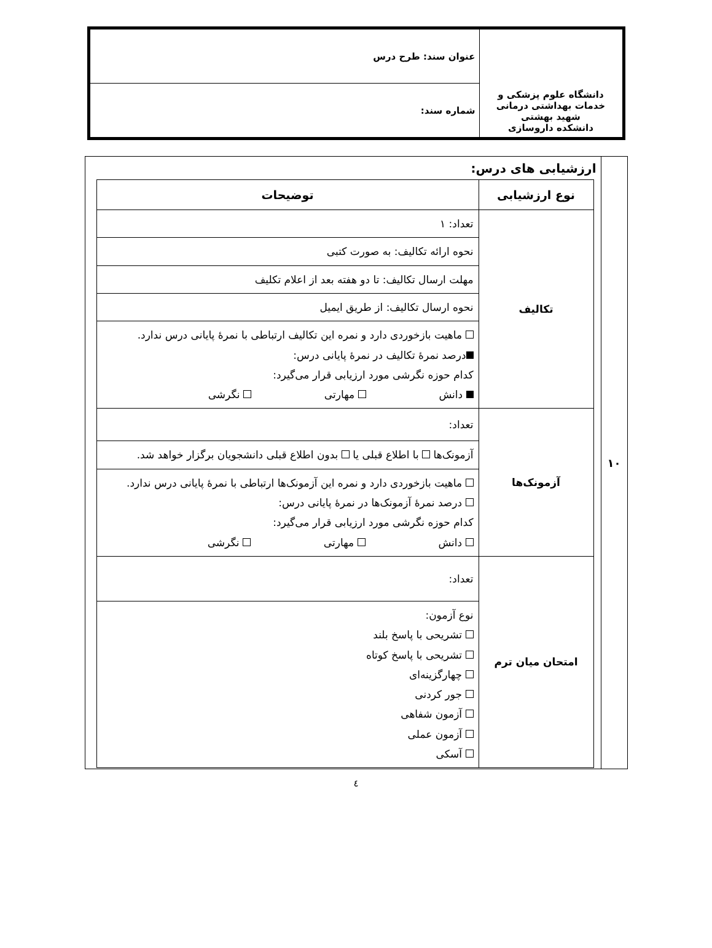| دانشگاه علوم پزشکی و خدمات بهداشتی درمانی شهید بهشتی دانشکده داروسازی | عنوان سند: طرح درس |
| | شماره سند: |
| ۱۰ | ارزشیابی های درس: / نوع ارزشیابی / توضیحات / / --- / --- / / تکالیف / تعداد: ۱ / / / نحوه ارائه تکالیف: به صورت کتبی / / / مهلت ارسال تکالیف: تا دو هفته بعد از اعلام تکلیف / / / نحوه ارسال تکالیف: از طریق ایمیل / / / ماهیت بازخوردی دارد و نمره این تکالیف ارتباطی با نمرهٔ پایانی درس ندارد. درصد نمرهٔ تکالیف در نمرهٔ پایانی درس: کدام حوزه نگرشی مورد ارزیابی قرار می‌گیرد: دانش مهارتی نگرشی / / آزمونک‌ها / تعداد: / / / آزمونک‌ها با اطلاع قبلی یا بدون اطلاع قبلی دانشجویان برگزار خواهد شد. / / / ماهیت بازخوردی دارد و نمره این آزمونک‌ها ارتباطی با نمرهٔ پایانی درس ندارد. درصد نمرهٔ آزمونک‌ها در نمرهٔ پایانی درس: کدام حوزه نگرشی مورد ارزیابی قرار می‌گیرد: دانش مهارتی نگرشی / / امتحان میان ترم / تعداد: / / / نوع آزمون: تشریحی با پاسخ بلند تشریحی با پاسخ کوتاه چهارگزینه‌ای جور کردنی آزمون شفاهی آزمون عملی آسکی / |
٤